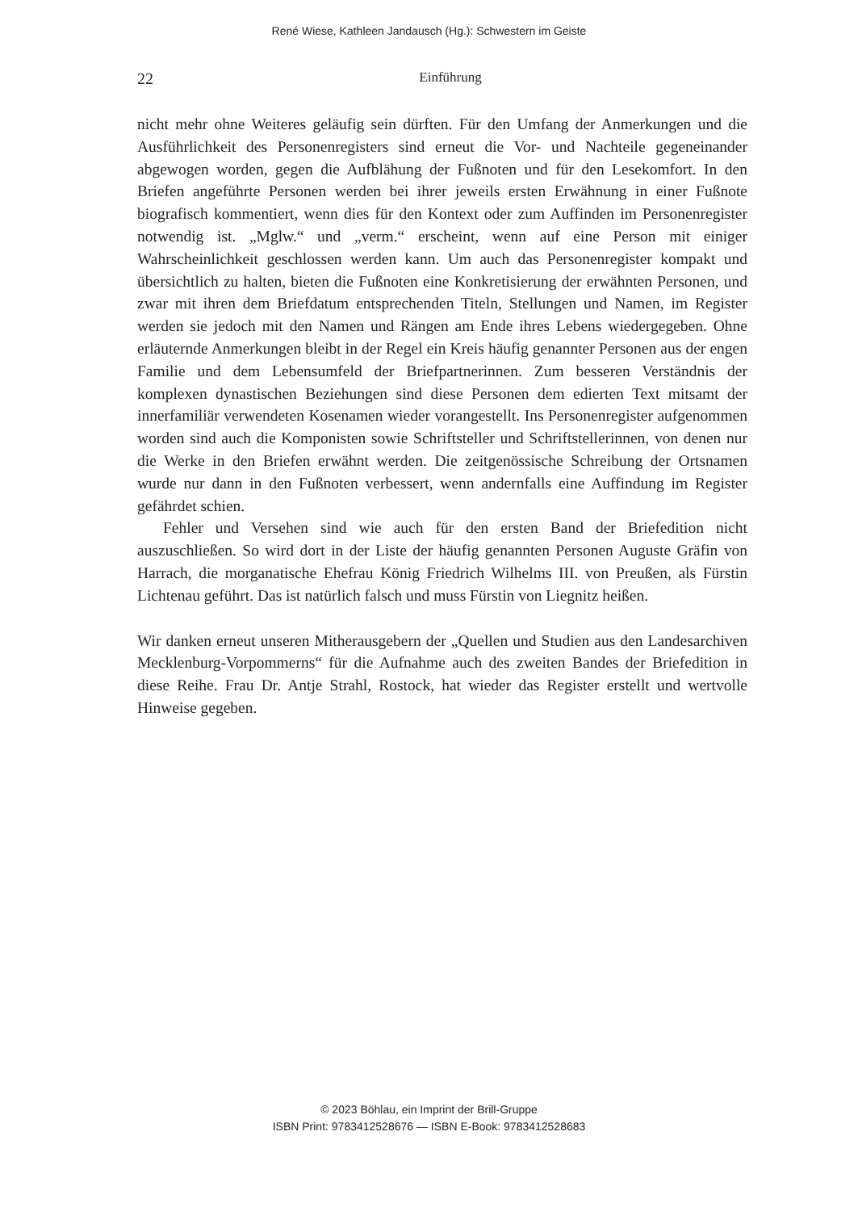René Wiese, Kathleen Jandausch (Hg.): Schwestern im Geiste
22
Einführung
nicht mehr ohne Weiteres geläufig sein dürften. Für den Umfang der Anmerkungen und die Ausführlichkeit des Personenregisters sind erneut die Vor- und Nachteile gegeneinander abgewogen worden, gegen die Aufblähung der Fußnoten und für den Lesekomfort. In den Briefen angeführte Personen werden bei ihrer jeweils ersten Erwähnung in einer Fußnote biografisch kommentiert, wenn dies für den Kontext oder zum Auffinden im Personenregister notwendig ist. „Mglw.“ und „verm.“ erscheint, wenn auf eine Person mit einiger Wahrscheinlichkeit geschlossen werden kann. Um auch das Personenregister kompakt und übersichtlich zu halten, bieten die Fußnoten eine Konkretisierung der erwähnten Personen, und zwar mit ihren dem Briefdatum entsprechenden Titeln, Stellungen und Namen, im Register werden sie jedoch mit den Namen und Rängen am Ende ihres Lebens wiedergegeben. Ohne erläuternde Anmerkungen bleibt in der Regel ein Kreis häufig genannter Personen aus der engen Familie und dem Lebensumfeld der Briefpartnerinnen. Zum besseren Verständnis der komplexen dynastischen Beziehungen sind diese Personen dem edierten Text mitsamt der innerfamiliär verwendeten Kosenamen wieder vorangestellt. Ins Personenregister aufgenommen worden sind auch die Komponisten sowie Schriftsteller und Schriftstellerinnen, von denen nur die Werke in den Briefen erwähnt werden. Die zeitgenössische Schreibung der Ortsnamen wurde nur dann in den Fußnoten verbessert, wenn andernfalls eine Auffindung im Register gefährdet schien.
Fehler und Versehen sind wie auch für den ersten Band der Briefedition nicht auszuschließen. So wird dort in der Liste der häufig genannten Personen Auguste Gräfin von Harrach, die morganatische Ehefrau König Friedrich Wilhelms III. von Preußen, als Fürstin Lichtenau geführt. Das ist natürlich falsch und muss Fürstin von Liegnitz heißen.
Wir danken erneut unseren Mitherausgebern der „Quellen und Studien aus den Landesarchiven Mecklenburg-Vorpommerns“ für die Aufnahme auch des zweiten Bandes der Briefedition in diese Reihe. Frau Dr. Antje Strahl, Rostock, hat wieder das Register erstellt und wertvolle Hinweise gegeben.
© 2023 Böhlau, ein Imprint der Brill-Gruppe
ISBN Print: 9783412528676 — ISBN E-Book: 9783412528683